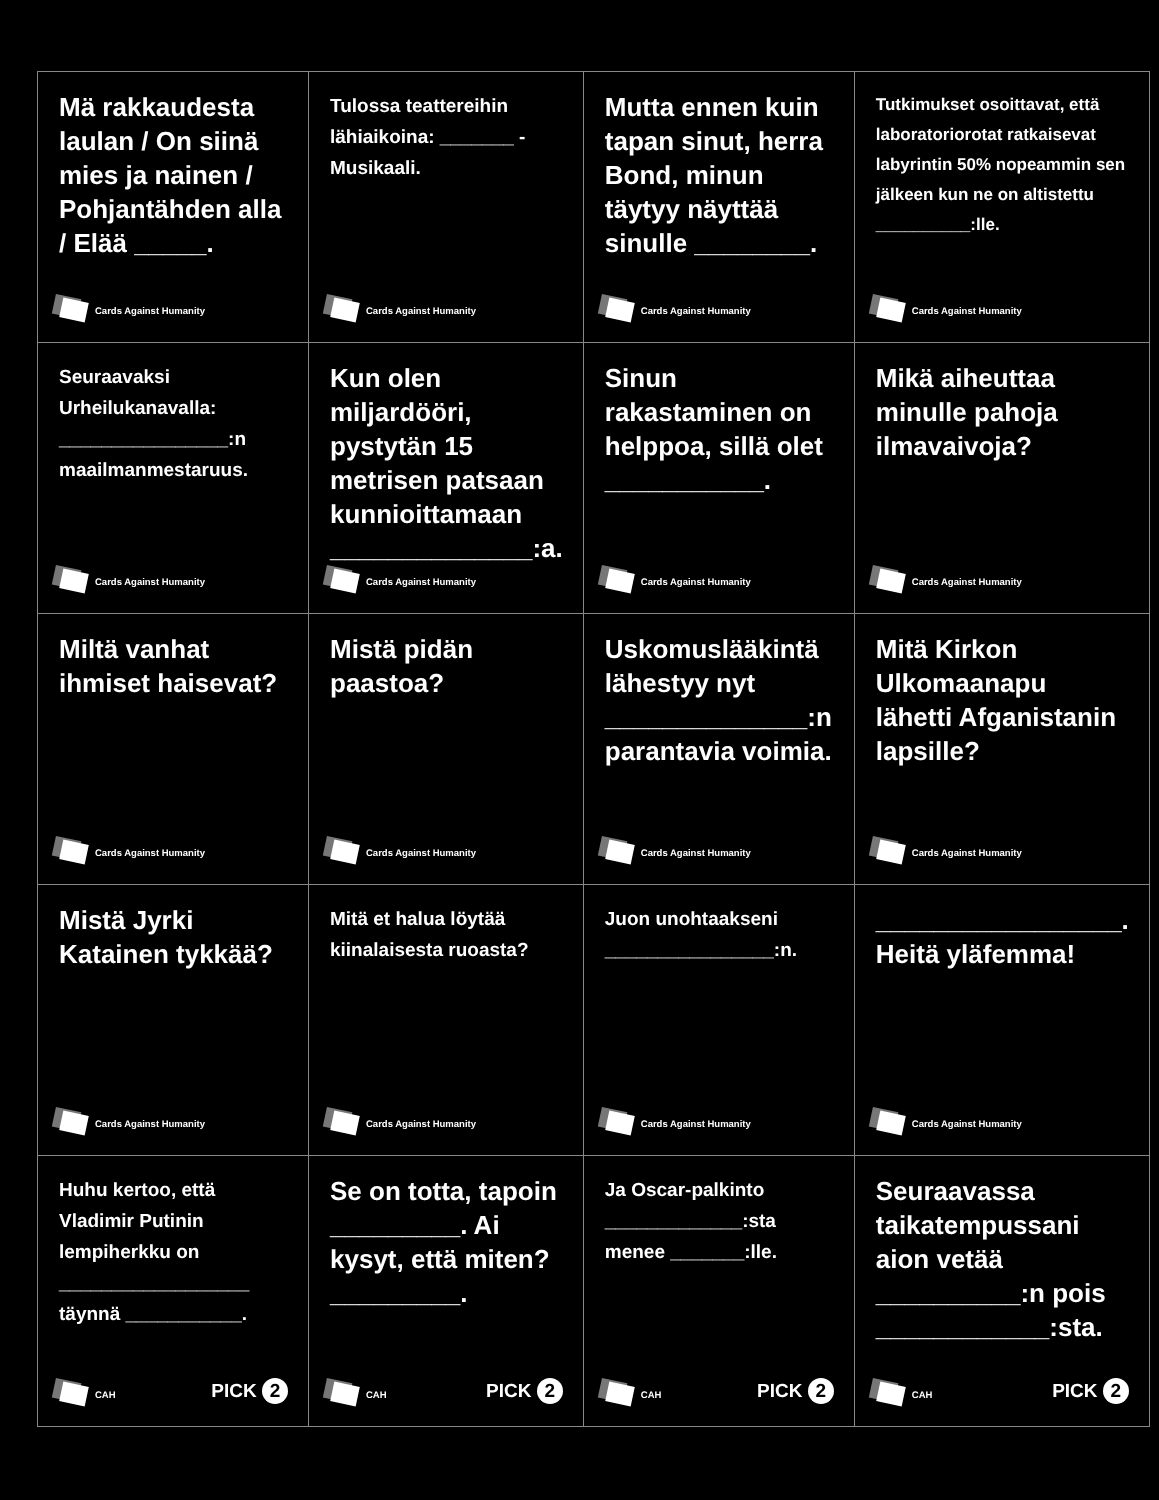| Mä rakkaudesta laulan / On siinä mies ja nainen / Pohjantähden alla / Elää _____. Cards Against Humanity | Tulossa teattereihin lähiaikoina: _______ - Musikaali. Cards Against Humanity | Mutta ennen kuin tapan sinut, herra Bond, minun täytyy näyttää sinulle ________. Cards Against Humanity | Tutkimukset osoittavat, että laboratoriorotat ratkaisevat labyrintin 50% nopeammin sen jälkeen kun ne on altistettu __________:lle. Cards Against Humanity |
| Seuraavaksi Urheilukanavalla: ________________:n maailmanmestaruus. Cards Against Humanity | Kun olen miljardööri, pystytän 15 metrisen patsaan kunnioittamaan ______________:a. Cards Against Humanity | Sinun rakastaminen on helppoa, sillä olet ___________. Cards Against Humanity | Mikä aiheuttaa minulle pahoja ilmavaivoja? Cards Against Humanity |
| Miltä vanhat ihmiset haisevat? Cards Against Humanity | Mistä pidän paastoa? Cards Against Humanity | Uskomuslääkintä lähestyy nyt ______________:n parantavia voimia. Cards Against Humanity | Mitä Kirkon Ulkomaanapu lähetti Afganistanin lapsille? Cards Against Humanity |
| Mistä Jyrki Katainen tykkää? Cards Against Humanity | Mitä et halua löytää kiinalaisesta ruoasta? Cards Against Humanity | Juon unohtaakseni ________________:n. Cards Against Humanity | _________________. Heitä yläfemma! Cards Against Humanity |
| Huhu kertoo, että Vladimir Putinin lempiherkku on __________________ täynnä ___________. CAH PICK 2 | Se on totta, tapoin _________. Ai kysyt, että miten? _________. CAH PICK 2 | Ja Oscar-palkinto _____________:sta menee _______:lle. CAH PICK 2 | Seuraavassa taikatempussani aion vetää __________:n pois ____________:sta. CAH PICK 2 |